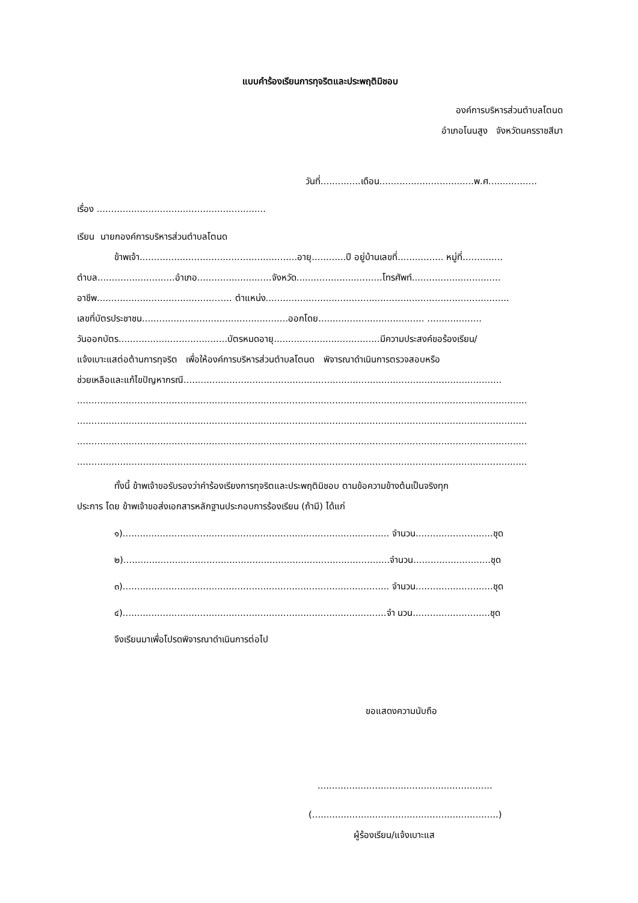แบบคำร้องเรียนการทุจริตและประพฤติมิชอบ
องค์การบริหารส่วนตำบลโตนด
อำเภอโนนสูง จังหวัดนครราชสีมา
วันที่..............เดือน.................................พ.ศ.................
เรื่อง ...........................................................
เรียน นายกองค์การบริหารส่วนตำบลโตนด
ข้าพเจ้า.......................................................อายุ............ปี อยู่บ้านเลขที่................ หมู่ที่..............
ตำบล...........................อำเภอ..........................จังหวัด..............................โทรศัพท์...............................
อาชีพ.........................................…... ตำแหน่ง.....................................................................................
เลขที่บัตรประชาชน...................................................ออกโดย..................................... ...................
วันออกบัตร......................................บัตรหมดอายุ.....................................มีความประสงค์ขอร้องเรียน/
แจ้งเบาะแสต่อต้านการทุจริต เพื่อให้องค์การบริหารส่วนตำบลโตนด พิจารณาดำเนินการตรวจสอบหรือ
ช่วยเหลือและแก้ไขปัญหากรณี...............................................................................................................
.............................................................................................................................................................
.............................................................................................................................................................
.............................................................................................................................................................
.............................................................................................................................................................
ทั้งนี้ ข้าพเจ้าขอรับรองว่าคำร้องเรียงการทุจริตและประพฤติมิชอบ ตามข้อความข้างต้นเป็นจริงทุก
ประการ โดย ข้าพเจ้าขอส่งเอกสารหลักฐานประกอบการร้องเรียน (ถ้ามี) ได้แก่
๑)............................................................................................. จำนวน...........................ชุด
๒).............................................................................................จำนวน...........................ชุด
๓)............................................................................................. จำนวน...........................ชุด
๔)............................................................................................จำ นวน...........................ชุด
จึงเรียนมาเพื่อโปรดพิจารณาดำเนินการต่อไป
ขอแสดงความนับถือ
.............................................................
(.................................................................)
ผู้ร้องเรียน/แจ้งเบาะแส